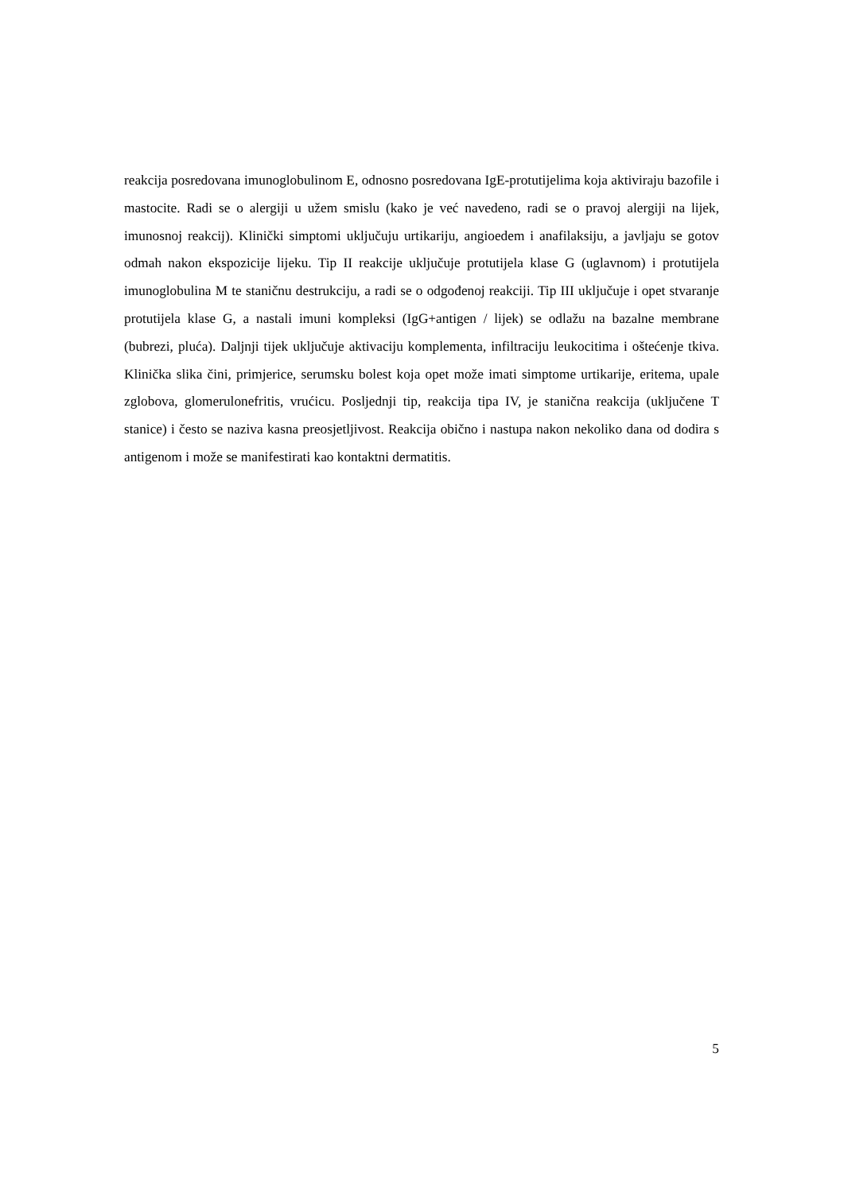reakcija posredovana imunoglobulinom E, odnosno posredovana IgE-protutijelima koja aktiviraju bazofile i mastocite. Radi se o alergiji u užem smislu (kako je već navedeno, radi se o pravoj alergiji na lijek, imunosnoj reakcij). Klinički simptomi uključuju urtikariju, angioedem i anafilaksiju, a javljaju se gotov odmah nakon ekspozicije lijeku. Tip II reakcije uključuje protutijela klase G (uglavnom) i protutijela imunoglobulina M te staničnu destrukciju, a radi se o odgođenoj reakciji. Tip III uključuje i opet stvaranje protutijela klase G, a nastali imuni kompleksi (IgG+antigen / lijek) se odlažu na bazalne membrane (bubrezi, pluća). Daljnji tijek uključuje aktivaciju komplementa, infiltraciju leukocitima i oštećenje tkiva. Klinička slika čini, primjerice, serumsku bolest koja opet može imati simptome urtikarije, eritema, upale zglobova, glomerulonefritis, vrućicu. Posljednji tip, reakcija tipa IV, je stanična reakcija (uključene T stanice) i često se naziva kasna preosjetljivost. Reakcija obično i nastupa nakon nekoliko dana od dodira s antigenom i može se manifestirati kao kontaktni dermatitis.
5